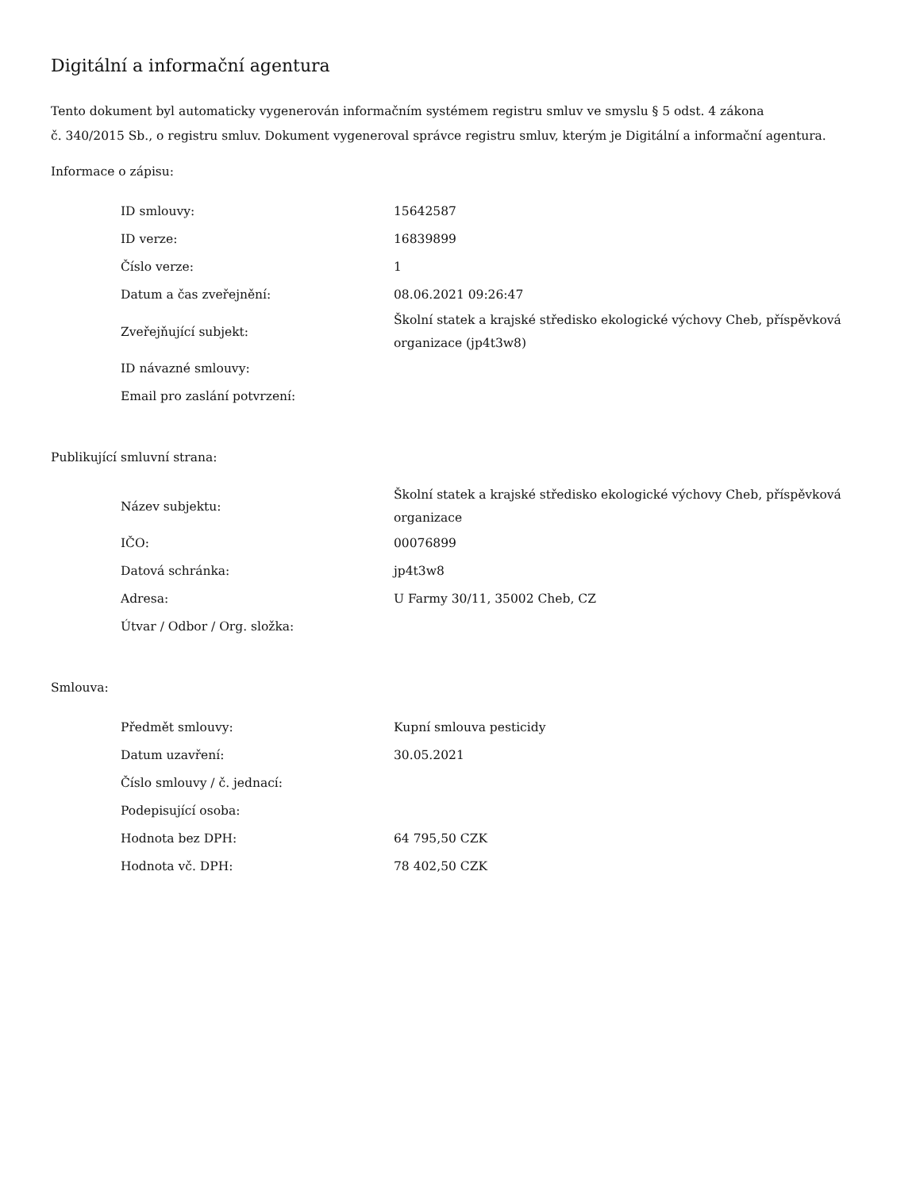Digitální a informační agentura
Tento dokument byl automaticky vygenerován informačním systémem registru smluv ve smyslu § 5 odst. 4 zákona
č. 340/2015 Sb., o registru smluv. Dokument vygeneroval správce registru smluv, kterým je Digitální a informační agentura.
Informace o zápisu:
| ID smlouvy: | 15642587 |
| ID verze: | 16839899 |
| Číslo verze: | 1 |
| Datum a čas zveřejnění: | 08.06.2021 09:26:47 |
| Zveřejňující subjekt: | Školní statek a krajské středisko ekologické výchovy Cheb, příspěvková organizace (jp4t3w8) |
| ID návazné smlouvy: | |
| Email pro zaslání potvrzení: | |
Publikující smluvní strana:
| Název subjektu: | Školní statek a krajské středisko ekologické výchovy Cheb, příspěvková organizace |
| IČO: | 00076899 |
| Datová schránka: | jp4t3w8 |
| Adresa: | U Farmy 30/11, 35002 Cheb, CZ |
| Útvar / Odbor / Org. složka: | |
Smlouva:
| Předmět smlouvy: | Kupní smlouva pesticidy |
| Datum uzavření: | 30.05.2021 |
| Číslo smlouvy / č. jednací: | |
| Podepisující osoba: | |
| Hodnota bez DPH: | 64 795,50 CZK |
| Hodnota vč. DPH: | 78 402,50 CZK |